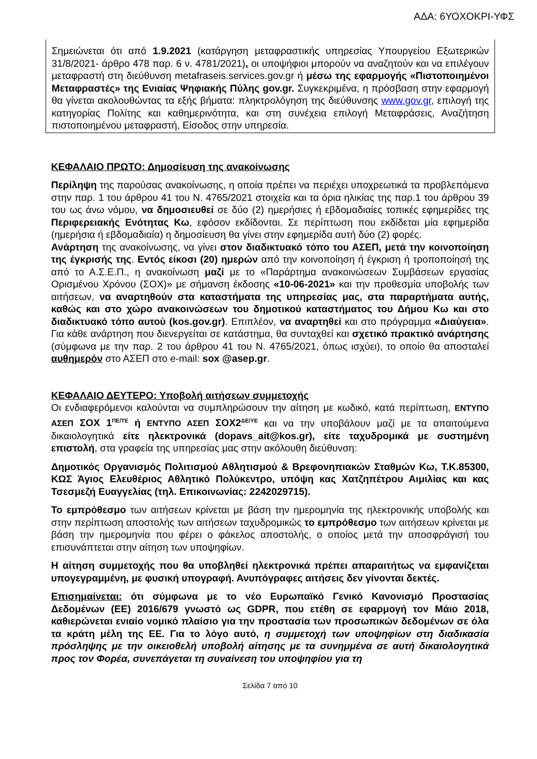ΑΔΑ: 6ΥΟΧΟΚΡΙ-ΥΦΣ
Σημειώνεται ότι από 1.9.2021 (κατάργηση μεταφραστικής υπηρεσίας Υπουργείου Εξωτερικών 31/8/2021- άρθρο 478 παρ. 6 ν. 4781/2021), οι υποψήφιοι μπορούν να αναζητούν και να επιλέγουν μεταφραστή στη διεύθυνση metafraseis.services.gov.gr ή μέσω της εφαρμογής «Πιστοποιημένοι Μεταφραστές» της Ενιαίας Ψηφιακής Πύλης gov.gr. Συγκεκριμένα, η πρόσβαση στην εφαρμογή θα γίνεται ακολουθώντας τα εξής βήματα: πληκτρολόγηση της διεύθυνσης www.gov.gr, επιλογή της κατηγορίας Πολίτης και καθημερινότητα, και στη συνέχεια επιλογή Μεταφράσεις, Αναζήτηση πιστοποιημένου μεταφραστή, Είσοδος στην υπηρεσία.
ΚΕΦΑΛΑΙΟ ΠΡΩΤΟ: Δημοσίευση της ανακοίνωσης
Περίληψη της παρούσας ανακοίνωσης, η οποία πρέπει να περιέχει υποχρεωτικά τα προβλεπόμενα στην παρ. 1 του άρθρου 41 του Ν. 4765/2021 στοιχεία και τα όρια ηλικίας της παρ.1 του άρθρου 39 του ως άνω νόμου, να δημοσιευθεί σε δύο (2) ημερήσιες ή εβδομαδιαίες τοπικές εφημερίδες της Περιφερειακής Ενότητας Κω, εφόσον εκδίδονται. Σε περίπτωση που εκδίδεται μία εφημερίδα (ημερήσια ή εβδομαδιαία) η δημοσίευση θα γίνει στην εφημερίδα αυτή δύο (2) φορές.
Ανάρτηση της ανακοίνωσης, να γίνει στον διαδικτυακό τόπο του ΑΣΕΠ, μετά την κοινοποίηση της έγκρισής της. Εντός είκοσι (20) ημερών από την κοινοποίηση ή έγκριση ή τροποποίησή της από το Α.Σ.Ε.Π., η ανακοίνωση μαζί με το «Παράρτημα ανακοινώσεων Συμβάσεων εργασίας Ορισμένου Χρόνου (ΣΟΧ)» με σήμανση έκδοσης «10-06-2021» και την προθεσμία υποβολής των αιτήσεων, να αναρτηθούν στα καταστήματα της υπηρεσίας μας, στα παραρτήματα αυτής, καθώς και στο χώρο ανακοινώσεων του δημοτικού καταστήματος του Δήμου Κω και στο διαδικτυακό τόπο αυτού (kos.gov.gr). Επιπλέον, να αναρτηθεί και στο πρόγραμμα «Διαύγεια». Για κάθε ανάρτηση που διενεργείται σε κατάστημα, θα συνταχθεί και σχετικό πρακτικό ανάρτησης (σύμφωνα με την παρ. 2 του άρθρου 41 του Ν. 4765/2021, όπως ισχύει), το οποίο θα αποσταλεί αυθημερόν στο ΑΣΕΠ στο e-mail: sox @asep.gr.
ΚΕΦΑΛΑΙΟ ΔΕΥΤΕΡΟ: Υποβολή αιτήσεων συμμετοχής
Οι ενδιαφερόμενοι καλούνται να συμπληρώσουν την αίτηση με κωδικό, κατά περίπτωση, ΕΝΤΥΠΟ ΑΣΕΠ ΣΟΧ 1<sup>ΠΕ/ΤΕ</sup> ή ΕΝΤΥΠΟ ΑΣΕΠ ΣΟΧ2<sup>ΔΕ/ΥΕ</sup> και να την υποβάλουν μαζί με τα απαιτούμενα δικαιολογητικά είτε ηλεκτρονικά (dopavs_ait@kos.gr), είτε ταχυδρομικά με συστημένη επιστολή, στα γραφεία της υπηρεσίας μας στην ακόλουθη διεύθυνση:
Δημοτικός Οργανισμός Πολιτισμού Αθλητισμού & Βρεφονηπιακών Σταθμών Κω, Τ.Κ.85300, ΚΩΣ Άγιος Ελευθέριος Αθλητικό Πολύκεντρο, υπόψη κας Χατζηπέτρου Αιμιλίας και κας Τσεσμεζή Ευαγγελίας (τηλ. Επικοινωνίας: 2242029715).
Το εμπρόθεσμο των αιτήσεων κρίνεται με βάση την ημερομηνία της ηλεκτρονικής υποβολής και στην περίπτωση αποστολής των αιτήσεων ταχυδρομικώς το εμπρόθεσμο των αιτήσεων κρίνεται με βάση την ημερομηνία που φέρει ο φάκελος αποστολής, ο οποίος μετά την αποσφράγισή του επισυνάπτεται στην αίτηση των υποψηφίων.
Η αίτηση συμμετοχής που θα υποβληθεί ηλεκτρονικά πρέπει απαραιτήτως να εμφανίζεται υπογεγραμμένη, με φυσική υπογραφή. Ανυπόγραφες αιτήσεις δεν γίνονται δεκτές.
Επισημαίνεται: ότι σύμφωνα με το νέο Ευρωπαϊκό Γενικό Κανονισμό Προστασίας Δεδομένων (ΕΕ) 2016/679 γνωστό ως GDPR, που ετέθη σε εφαρμογή τον Μάιο 2018, καθιερώνεται ενιαίο νομικό πλαίσιο για την προστασία των προσωπικών δεδομένων σε όλα τα κράτη μέλη της ΕΕ. Για το λόγο αυτό, η συμμετοχή των υποψηφίων στη διαδικασία πρόσληψης με την οικειοθελή υποβολή αίτησης με τα συνημμένα σε αυτή δικαιολογητικά προς τον Φορέα, συνεπάγεται τη συναίνεση του υποψηφίου για τη
Σελίδα 7 από 10